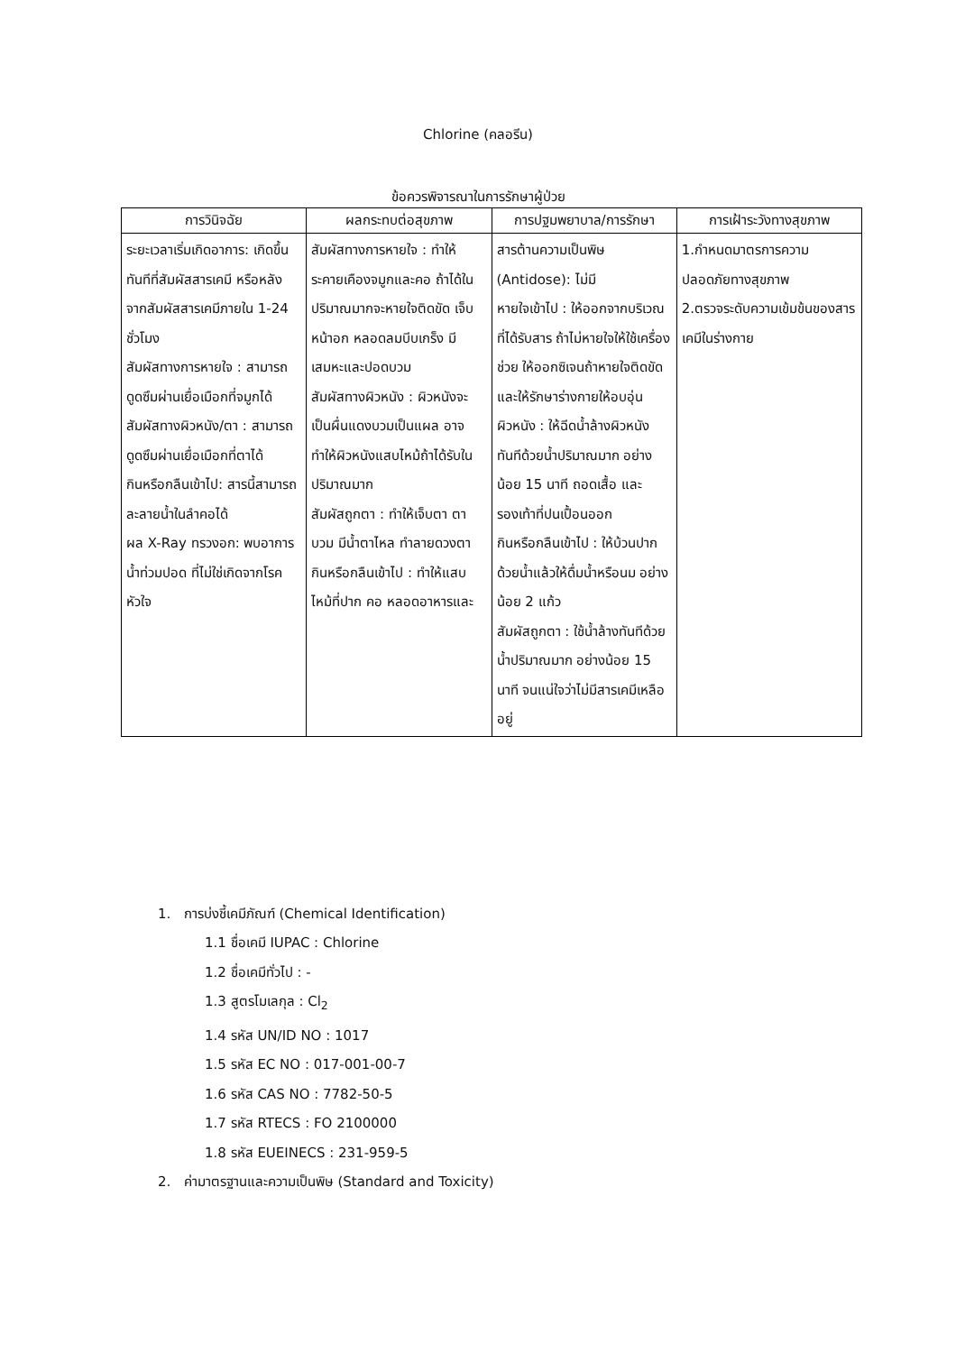Chlorine (คลอรีน)
ข้อควรพิจารณาในการรักษาผู้ป่วย
| การวินิจฉัย | ผลกระทบต่อสุขภาพ | การปฐมพยาบาล/การรักษา | การเฝ้าระวังทางสุขภาพ |
| --- | --- | --- | --- |
| ระยะเวลาเริ่มเกิดอาการ: เกิดขึ้นทันทีที่สัมผัสสารเคมี หรือหลังจากสัมผัสสารเคมีภายใน 1-24 ชั่วโมง สัมผัสทางการหายใจ : สามารถดูดซึมผ่านเยื่อเมือกที่จมูกได้ สัมผัสทางผิวหนัง/ตา : สามารถดูดซึมผ่านเยื่อเมือกที่ตาได้ กินหรือกลืนเข้าไป: สารนี้สามารถละลายน้ำในลำคอได้ ผล X-Ray ทรวงอก: พบอาการน้ำท่วมปอด ที่ไม่ใช่เกิดจากโรคหัวใจ | สัมผัสทางการหายใจ : ทำให้ระคายเคืองจมูกและคอ ถ้าได้ในปริมาณมากจะหายใจติดขัด เจ็บหน้าอก หลอดลมบีบเกร็ง มีเสมหะและปอดบวม สัมผัสทางผิวหนัง : ผิวหนังจะเป็นผื่นแดงบวมเป็นแผล อาจทำให้ผิวหนังแสบไหม้ถ้าได้รับในปริมาณมาก สัมผัสถูกตา : ทำให้เจ็บตา ตาบวม มีน้ำตาไหล ทำลายดวงตา กินหรือกลืนเข้าไป : ทำให้แสบ ไหม้ที่ปาก คอ หลอดอาหารและ | สารต้านความเป็นพิษ (Antidose): ไม่มี หายใจเข้าไป : ให้ออกจากบริเวณที่ได้รับสาร ถ้าไม่หายใจให้ใช้เครื่องช่วย ให้ออกซิเจนถ้าหายใจติดขัดและให้รักษาร่างกายให้อบอุ่น ผิวหนัง : ให้ฉีดน้ำล้างผิวหนังทันทีด้วยน้ำปริมาณมาก อย่างน้อย 15 นาที ถอดเสื้อ และรองเท้าที่ปนเปื้อนออก กินหรือกลืนเข้าไป : ให้บ้วนปากด้วยน้ำแล้วให้ดื่มน้ำหรือนม อย่างน้อย 2 แก้ว สัมผัสถูกตา : ใช้น้ำล้างทันทีด้วยน้ำปริมาณมาก อย่างน้อย 15 นาที จนแน่ใจว่าไม่มีสารเคมีเหลืออยู่ | 1.กำหนดมาตรการความปลอดภัยทางสุขภาพ 2.ตรวจระดับความเข้มข้นของสารเคมีในร่างกาย |
1. การบ่งชี้เคมีภัณฑ์ (Chemical Identification)
1.1 ชื่อเคมี IUPAC : Chlorine
1.2 ชื่อเคมีทั่วไป : -
1.3 สูตรโมเลกุล : Cl<sub>2</sub>
1.4 รหัส UN/ID NO : 1017
1.5 รหัส EC NO : 017-001-00-7
1.6 รหัส CAS NO : 7782-50-5
1.7 รหัส RTECS : FO 2100000
1.8 รหัส EUEINECS : 231-959-5
2. ค่ามาตรฐานและความเป็นพิษ (Standard and Toxicity)